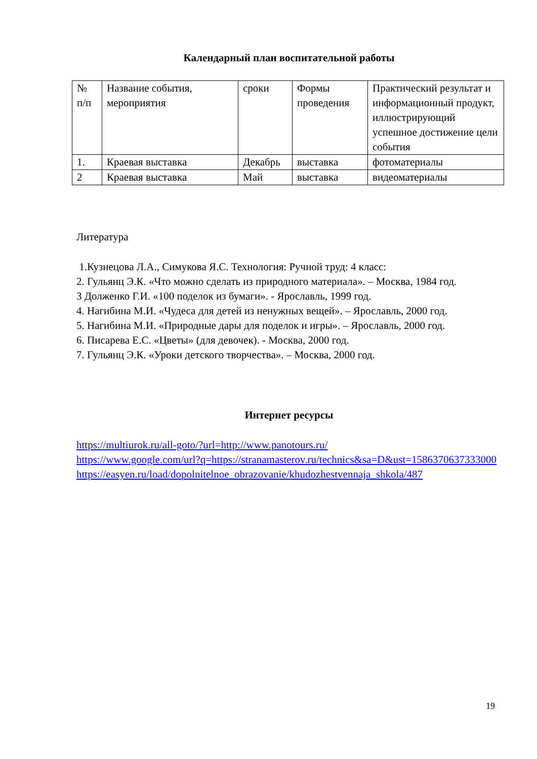Календарный план воспитательной работы
| № п/п | Название события, мероприятия | сроки | Формы проведения | Практический результат и информационный продукт, иллюстрирующий успешное достижение цели события |
| 1. | Краевая выставка | Декабрь | выставка | фотоматериалы |
| 2 | Краевая выставка | Май | выставка | видеоматериалы |
Литература
1.Кузнецова Л.А., Симукова Я.С. Технология: Ручной труд: 4 класс:
2. Гульянц Э.К. «Что можно сделать из природного материала». – Москва, 1984 год.
3 Долженко Г.И. «100 поделок из бумаги». - Ярославль, 1999 год.
4. Нагибина М.И. «Чудеса для детей из ненужных вещей». – Ярославль, 2000 год.
5. Нагибина М.И. «Природные дары для поделок и игры». – Ярославль, 2000 год.
6. Писарева Е.С. «Цветы» (для девочек). - Москва, 2000 год.
7. Гульянц Э.К. «Уроки детского творчества». – Москва, 2000 год.
Интернет ресурсы
https://multiurok.ru/all-goto/?url=http://www.panotours.ru/
https://www.google.com/url?q=https://stranamasterov.ru/technics&sa=D&ust=1586370637333000
https://easyen.ru/load/dopolnitelnoe_obrazovanie/khudozhestvennaja_shkola/487
19